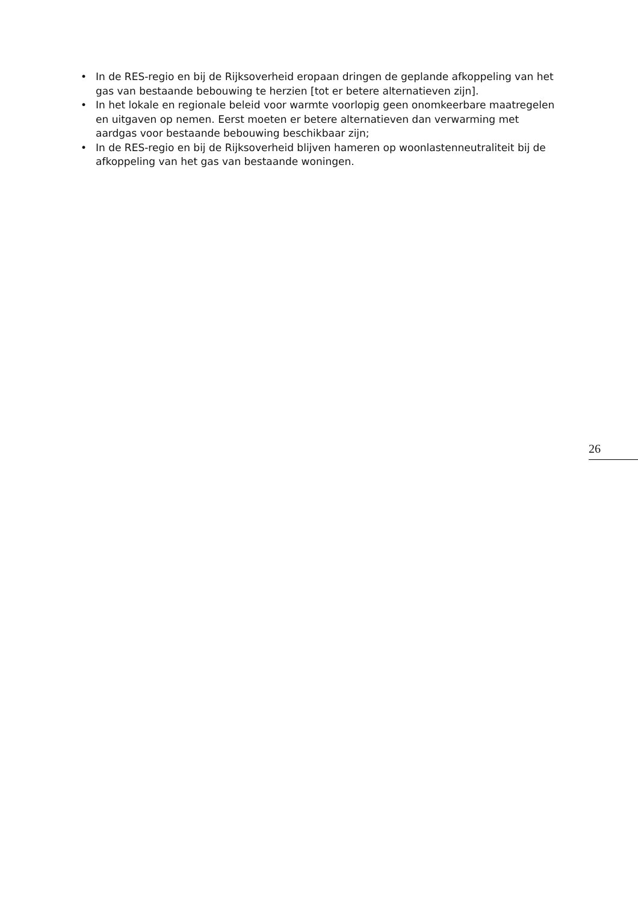• In de RES-regio en bij de Rijksoverheid eropaan dringen de geplande afkoppeling van het gas van bestaande bebouwing te herzien [tot er betere alternatieven zijn].
• In het lokale en regionale beleid voor warmte voorlopig geen onomkeerbare maatregelen en uitgaven op nemen. Eerst moeten er betere alternatieven dan verwarming met aardgas voor bestaande bebouwing beschikbaar zijn;
• In de RES-regio en bij de Rijksoverheid blijven hameren op woonlastenneutraliteit bij de afkoppeling van het gas van bestaande woningen.
26